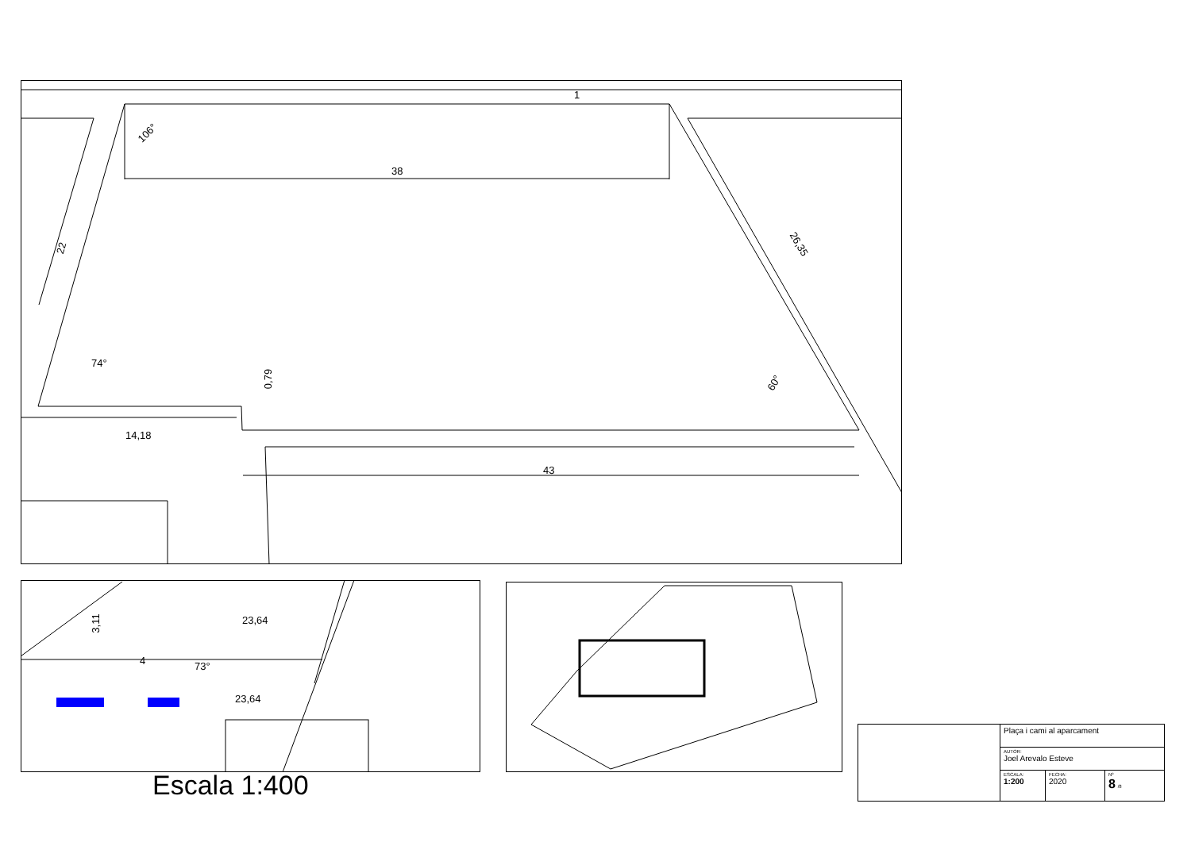38
26,35
22
106°
74°
60°
0,79
1
14,18
43
23,64
23,64
3,11
4 73°
Escala 1:400
| | Plaça i cami al aparcament | | |
| | AUTOR: Joel Arevalo Esteve | | |
| | ESCALA: 1:200 | FECHA: 2020 | Nº 8 /8 |